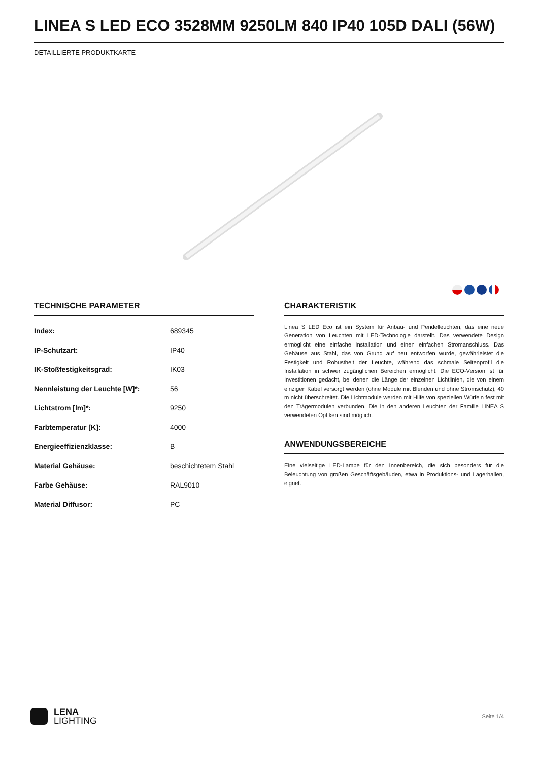LINEA S LED ECO 3528MM 9250LM 840 IP40 105D DALI (56W)
DETAILLIERTE PRODUKTKARTE
TECHNISCHE PARAMETER
| Index: | 689345 |
| IP-Schutzart: | IP40 |
| IK-Stoßfestigkeitsgrad: | IK03 |
| Nennleistung der Leuchte [W]*: | 56 |
| Lichtstrom [lm]*: | 9250 |
| Farbtemperatur [K]: | 4000 |
| Energieeffizienzklasse: | B |
| Material Gehäuse: | beschichtetem Stahl |
| Farbe Gehäuse: | RAL9010 |
| Material Diffusor: | PC |
CHARAKTERISTIK
Linea S LED Eco ist ein System für Anbau- und Pendelleuchten, das eine neue Generation von Leuchten mit LED-Technologie darstellt. Das verwendete Design ermöglicht eine einfache Installation und einen einfachen Stromanschluss. Das Gehäuse aus Stahl, das von Grund auf neu entworfen wurde, gewährleistet die Festigkeit und Robustheit der Leuchte, während das schmale Seitenprofil die Installation in schwer zugänglichen Bereichen ermöglicht. Die ECO-Version ist für Investitionen gedacht, bei denen die Länge der einzelnen Lichtlinien, die von einem einzigen Kabel versorgt werden (ohne Module mit Blenden und ohne Stromschutz), 40 m nicht überschreitet. Die Lichtmodule werden mit Hilfe von speziellen Würfeln fest mit den Trägermodulen verbunden. Die in den anderen Leuchten der Familie LINEA S verwendeten Optiken sind möglich.
ANWENDUNGSBEREICHE
Eine vielseitige LED-Lampe für den Innenbereich, die sich besonders für die Beleuchtung von großen Geschäftsgebäuden, etwa in Produktions- und Lagerhallen, eignet.
LENA
LIGHTING
Seite 1/4